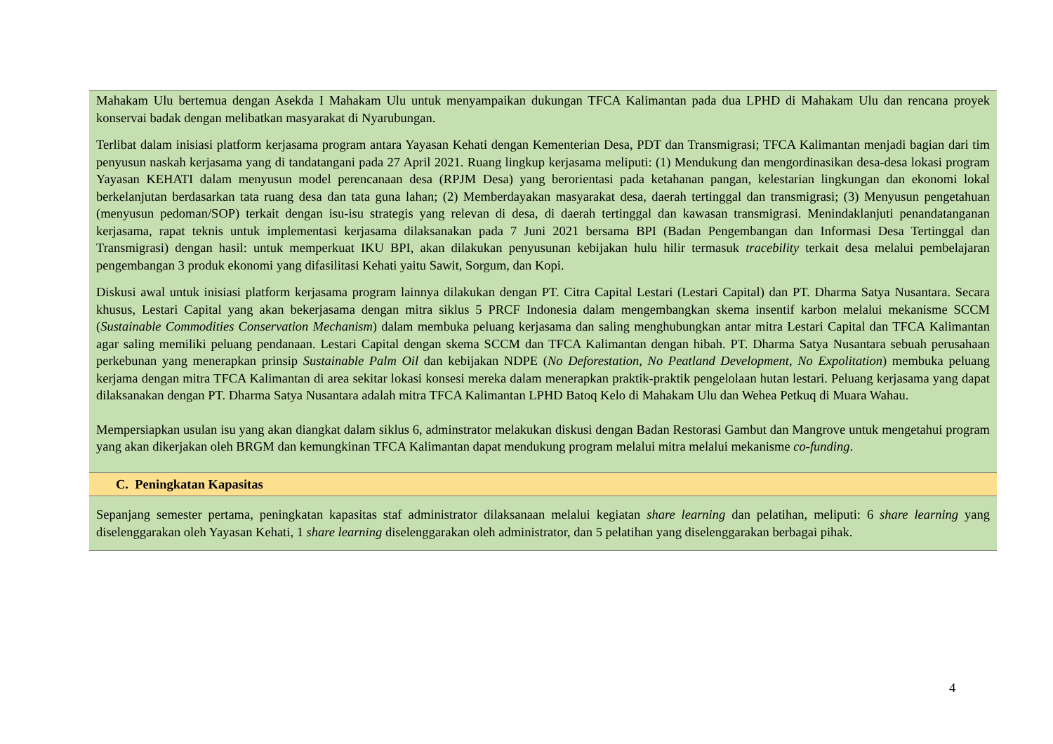Mahakam Ulu bertemua dengan Asekda I Mahakam Ulu untuk menyampaikan dukungan TFCA Kalimantan pada dua LPHD di Mahakam Ulu dan rencana proyek konservai badak dengan melibatkan masyarakat di Nyarubungan.
Terlibat dalam inisiasi platform kerjasama program antara Yayasan Kehati dengan Kementerian Desa, PDT dan Transmigrasi; TFCA Kalimantan menjadi bagian dari tim penyusun naskah kerjasama yang di tandatangani pada 27 April 2021. Ruang lingkup kerjasama meliputi: (1) Mendukung dan mengordinasikan desa-desa lokasi program Yayasan KEHATI dalam menyusun model perencanaan desa (RPJM Desa) yang berorientasi pada ketahanan pangan, kelestarian lingkungan dan ekonomi lokal berkelanjutan berdasarkan tata ruang desa dan tata guna lahan; (2) Memberdayakan masyarakat desa, daerah tertinggal dan transmigrasi; (3) Menyusun pengetahuan (menyusun pedoman/SOP) terkait dengan isu-isu strategis yang relevan di desa, di daerah tertinggal dan kawasan transmigrasi. Menindaklanjuti penandatanganan kerjasama, rapat teknis untuk implementasi kerjasama dilaksanakan pada 7 Juni 2021 bersama BPI (Badan Pengembangan dan Informasi Desa Tertinggal dan Transmigrasi) dengan hasil: untuk memperkuat IKU BPI, akan dilakukan penyusunan kebijakan hulu hilir termasuk tracebility terkait desa melalui pembelajaran pengembangan 3 produk ekonomi yang difasilitasi Kehati yaitu Sawit, Sorgum, dan Kopi.
Diskusi awal untuk inisiasi platform kerjasama program lainnya dilakukan dengan PT. Citra Capital Lestari (Lestari Capital) dan PT. Dharma Satya Nusantara. Secara khusus, Lestari Capital yang akan bekerjasama dengan mitra siklus 5 PRCF Indonesia dalam mengembangkan skema insentif karbon melalui mekanisme SCCM (Sustainable Commodities Conservation Mechanism) dalam membuka peluang kerjasama dan saling menghubungkan antar mitra Lestari Capital dan TFCA Kalimantan agar saling memiliki peluang pendanaan. Lestari Capital dengan skema SCCM dan TFCA Kalimantan dengan hibah. PT. Dharma Satya Nusantara sebuah perusahaan perkebunan yang menerapkan prinsip Sustainable Palm Oil dan kebijakan NDPE (No Deforestation, No Peatland Development, No Expolitation) membuka peluang kerjama dengan mitra TFCA Kalimantan di area sekitar lokasi konsesi mereka dalam menerapkan praktik-praktik pengelolaan hutan lestari. Peluang kerjasama yang dapat dilaksanakan dengan PT. Dharma Satya Nusantara adalah mitra TFCA Kalimantan LPHD Batoq Kelo di Mahakam Ulu dan Wehea Petkuq di Muara Wahau.
Mempersiapkan usulan isu yang akan diangkat dalam siklus 6, adminstrator melakukan diskusi dengan Badan Restorasi Gambut dan Mangrove untuk mengetahui program yang akan dikerjakan oleh BRGM dan kemungkinan TFCA Kalimantan dapat mendukung program melalui mitra melalui mekanisme co-funding.
C. Peningkatan Kapasitas
Sepanjang semester pertama, peningkatan kapasitas staf administrator dilaksanaan melalui kegiatan share learning dan pelatihan, meliputi: 6 share learning yang diselenggarakan oleh Yayasan Kehati, 1 share learning diselenggarakan oleh administrator, dan 5 pelatihan yang diselenggarakan berbagai pihak.
4